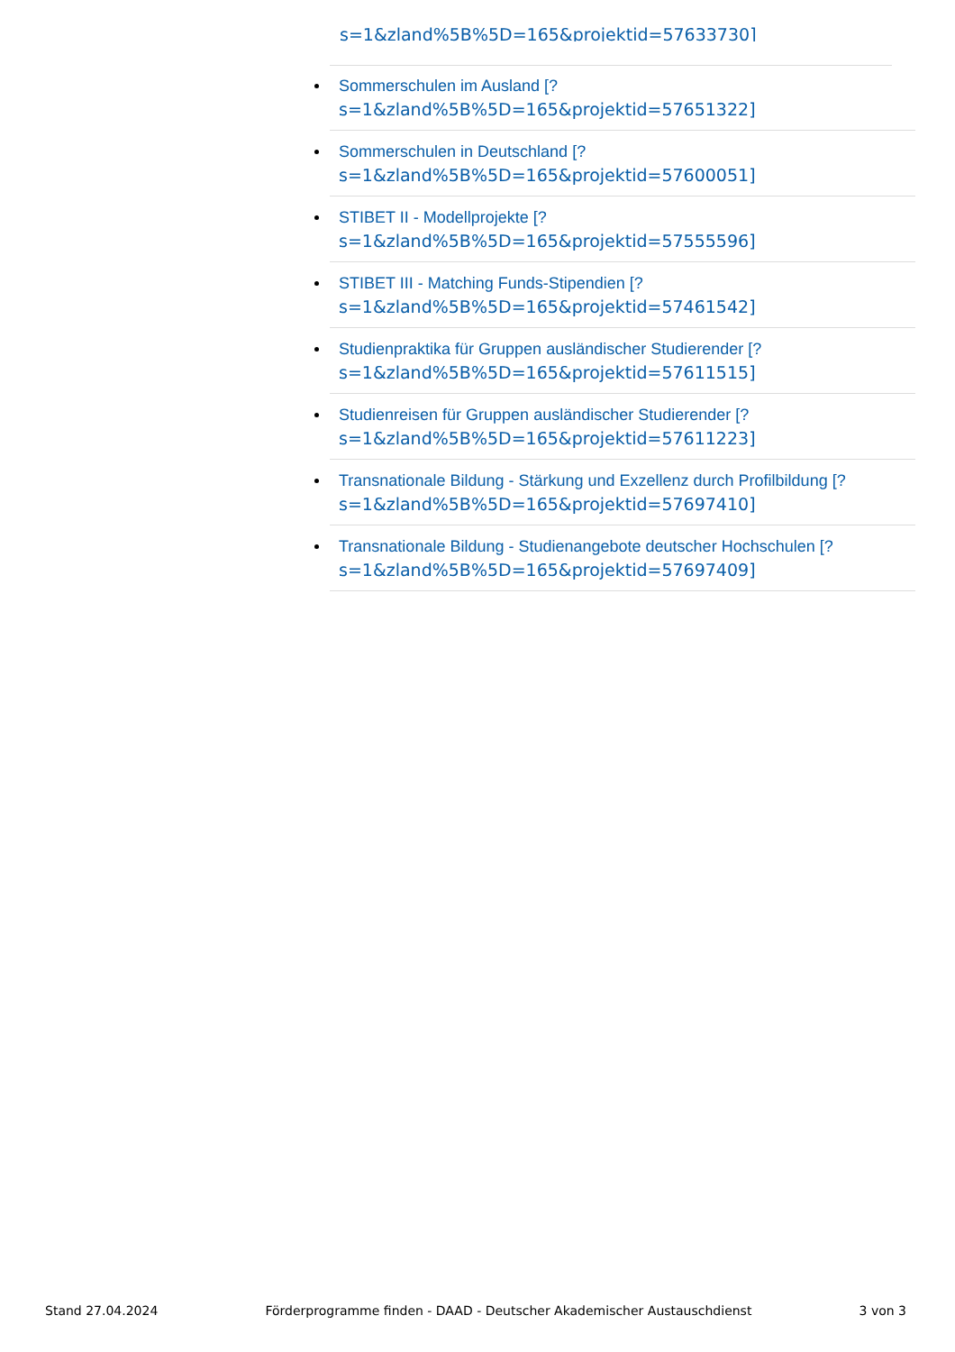s=1&zland%5B%5D=165&projektid=57633730]
Sommerschulen im Ausland [?
s=1&zland%5B%5D=165&projektid=57651322]
Sommerschulen in Deutschland [?
s=1&zland%5B%5D=165&projektid=57600051]
STIBET II - Modellprojekte [?
s=1&zland%5B%5D=165&projektid=57555596]
STIBET III - Matching Funds-Stipendien [?
s=1&zland%5B%5D=165&projektid=57461542]
Studienpraktika für Gruppen ausländischer Studierender [?
s=1&zland%5B%5D=165&projektid=57611515]
Studienreisen für Gruppen ausländischer Studierender [?
s=1&zland%5B%5D=165&projektid=57611223]
Transnationale Bildung - Stärkung und Exzellenz durch Profilbildung [?
s=1&zland%5B%5D=165&projektid=57697410]
Transnationale Bildung - Studienangebote deutscher Hochschulen [?
s=1&zland%5B%5D=165&projektid=57697409]
Stand 27.04.2024 Förderprogramme finden - DAAD - Deutscher Akademischer Austauschdienst 3 von 3